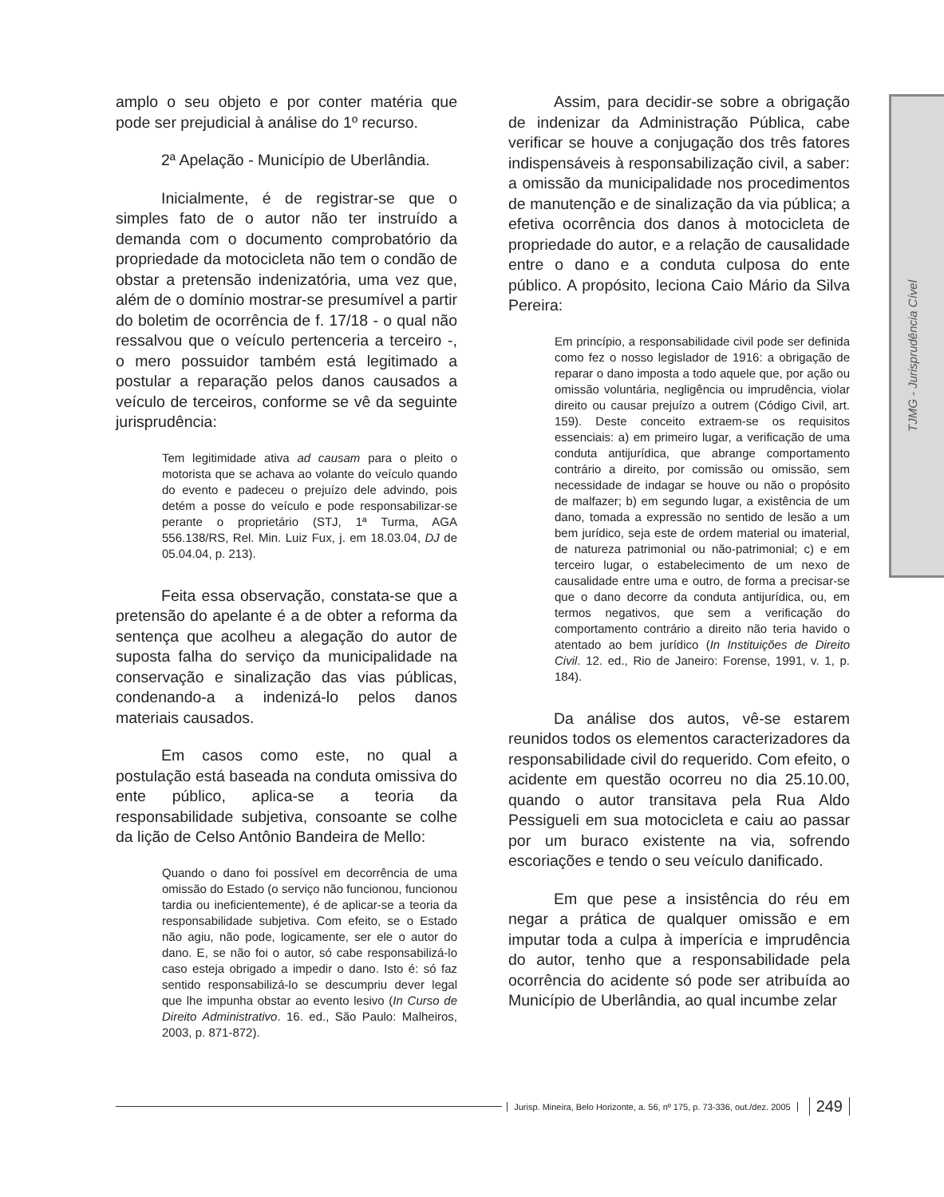TJMG - Jurisprudência Cível
amplo o seu objeto e por conter matéria que pode ser prejudicial à análise do 1º recurso.
2ª Apelação - Município de Uberlândia.
Inicialmente, é de registrar-se que o simples fato de o autor não ter instruído a demanda com o documento comprobatório da propriedade da motocicleta não tem o condão de obstar a pretensão indenizatória, uma vez que, além de o domínio mostrar-se presumível a partir do boletim de ocorrência de f. 17/18 - o qual não ressalvou que o veículo pertenceria a terceiro -, o mero possuidor também está legitimado a postular a reparação pelos danos causados a veículo de terceiros, conforme se vê da seguinte jurisprudência:
Tem legitimidade ativa ad causam para o pleito o motorista que se achava ao volante do veículo quando do evento e padeceu o prejuízo dele advindo, pois detém a posse do veículo e pode responsabilizar-se perante o proprietário (STJ, 1ª Turma, AGA 556.138/RS, Rel. Min. Luiz Fux, j. em 18.03.04, DJ de 05.04.04, p. 213).
Feita essa observação, constata-se que a pretensão do apelante é a de obter a reforma da sentença que acolheu a alegação do autor de suposta falha do serviço da municipalidade na conservação e sinalização das vias públicas, condenando-a a indenizá-lo pelos danos materiais causados.
Em casos como este, no qual a postulação está baseada na conduta omissiva do ente público, aplica-se a teoria da responsabilidade subjetiva, consoante se colhe da lição de Celso Antônio Bandeira de Mello:
Quando o dano foi possível em decorrência de uma omissão do Estado (o serviço não funcionou, funcionou tardia ou ineficientemente), é de aplicar-se a teoria da responsabilidade subjetiva. Com efeito, se o Estado não agiu, não pode, logicamente, ser ele o autor do dano. E, se não foi o autor, só cabe responsabilizá-lo caso esteja obrigado a impedir o dano. Isto é: só faz sentido responsabilizá-lo se descumpriu dever legal que lhe impunha obstar ao evento lesivo (In Curso de Direito Administrativo. 16. ed., São Paulo: Malheiros, 2003, p. 871-872).
Assim, para decidir-se sobre a obrigação de indenizar da Administração Pública, cabe verificar se houve a conjugação dos três fatores indispensáveis à responsabilização civil, a saber: a omissão da municipalidade nos procedimentos de manutenção e de sinalização da via pública; a efetiva ocorrência dos danos à motocicleta de propriedade do autor, e a relação de causalidade entre o dano e a conduta culposa do ente público. A propósito, leciona Caio Mário da Silva Pereira:
Em princípio, a responsabilidade civil pode ser definida como fez o nosso legislador de 1916: a obrigação de reparar o dano imposta a todo aquele que, por ação ou omissão voluntária, negligência ou imprudência, violar direito ou causar prejuízo a outrem (Código Civil, art. 159). Deste conceito extraem-se os requisitos essenciais: a) em primeiro lugar, a verificação de uma conduta antijurídica, que abrange comportamento contrário a direito, por comissão ou omissão, sem necessidade de indagar se houve ou não o propósito de malfazer; b) em segundo lugar, a existência de um dano, tomada a expressão no sentido de lesão a um bem jurídico, seja este de ordem material ou imaterial, de natureza patrimonial ou não-patrimonial; c) e em terceiro lugar, o estabelecimento de um nexo de causalidade entre uma e outro, de forma a precisar-se que o dano decorre da conduta antijurídica, ou, em termos negativos, que sem a verificação do comportamento contrário a direito não teria havido o atentado ao bem jurídico (In Instituições de Direito Civil. 12. ed., Rio de Janeiro: Forense, 1991, v. 1, p. 184).
Da análise dos autos, vê-se estarem reunidos todos os elementos caracterizadores da responsabilidade civil do requerido. Com efeito, o acidente em questão ocorreu no dia 25.10.00, quando o autor transitava pela Rua Aldo Pessigueli em sua motocicleta e caiu ao passar por um buraco existente na via, sofrendo escoriações e tendo o seu veículo danificado.
Em que pese a insistência do réu em negar a prática de qualquer omissão e em imputar toda a culpa à imperícia e imprudência do autor, tenho que a responsabilidade pela ocorrência do acidente só pode ser atribuída ao Município de Uberlândia, ao qual incumbe zelar
Jurisp. Mineira, Belo Horizonte, a. 56, nº 175, p. 73-336, out./dez. 2005 249